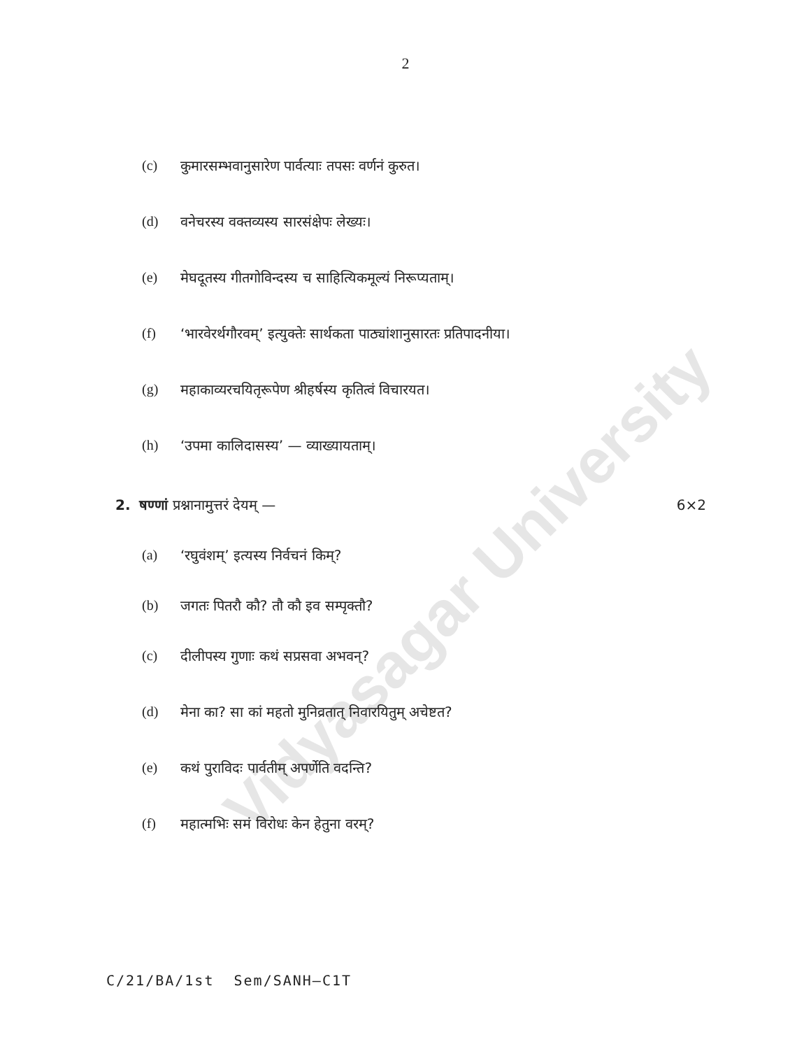2
Vidyasagar University
(c) कुमारसम्भवानुसारेण पार्वत्याः तपसः वर्णनं कुरुत।
(d) वनेचरस्य वक्तव्यस्य सारसंक्षेपः लेख्यः।
(e) मेघदूतस्य गीतगोविन्दस्य च साहित्यिकमूल्यं निरूप्यताम्।
(f) ‘भारवेरर्थगौरवम्’ इत्युक्तेः सार्थकता पाठ्यांशानुसारतः प्रतिपादनीया।
(g) महाकाव्यरचयितृरूपेण श्रीहर्षस्य कृतित्वं विचारयत।
(h) ‘उपमा कालिदासस्य’ — व्याख्यायताम्।
2. षण्णां प्रश्नानामुत्तरं देयम् — 6×2
(a) ‘रघुवंशम्’ इत्यस्य निर्वचनं किम्?
(b) जगतः पितरौ कौ? तौ कौ इव सम्पृक्तौ?
(c) दीलीपस्य गुणाः कथं सप्रसवा अभवन्?
(d) मेना का? सा कां महतो मुनिव्रतात् निवारयितुम् अचेष्टत?
(e) कथं पुराविदः पार्वतीम् अपर्णेति वदन्ति?
(f) महात्मभिः समं विरोधः केन हेतुना वरम्?
C/21/BA/1st Sem/SANH–C1T